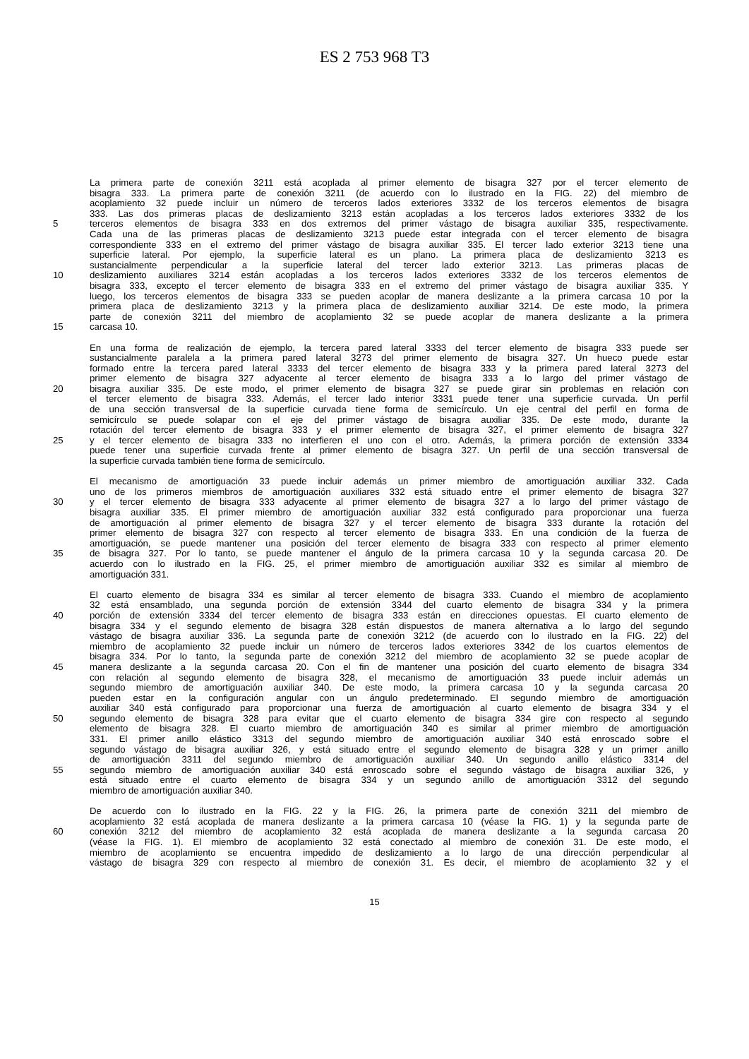ES 2 753 968 T3
La primera parte de conexión 3211 está acoplada al primer elemento de bisagra 327 por el tercer elemento de
bisagra 333. La primera parte de conexión 3211 (de acuerdo con lo ilustrado en la FIG. 22) del miembro de
acoplamiento 32 puede incluir un número de terceros lados exteriores 3332 de los terceros elementos de bisagra
333. Las dos primeras placas de deslizamiento 3213 están acopladas a los terceros lados exteriores 3332 de los
5 terceros elementos de bisagra 333 en dos extremos del primer vástago de bisagra auxiliar 335, respectivamente.
Cada una de las primeras placas de deslizamiento 3213 puede estar integrada con el tercer elemento de bisagra
correspondiente 333 en el extremo del primer vástago de bisagra auxiliar 335. El tercer lado exterior 3213 tiene una
superficie lateral. Por ejemplo, la superficie lateral es un plano. La primera placa de deslizamiento 3213 es
sustancialmente perpendicular a la superficie lateral del tercer lado exterior 3213. Las primeras placas de
10 deslizamiento auxiliares 3214 están acopladas a los terceros lados exteriores 3332 de los terceros elementos de
bisagra 333, excepto el tercer elemento de bisagra 333 en el extremo del primer vástago de bisagra auxiliar 335. Y
luego, los terceros elementos de bisagra 333 se pueden acoplar de manera deslizante a la primera carcasa 10 por la
primera placa de deslizamiento 3213 y la primera placa de deslizamiento auxiliar 3214. De este modo, la primera
parte de conexión 3211 del miembro de acoplamiento 32 se puede acoplar de manera deslizante a la primera
15 carcasa 10.
En una forma de realización de ejemplo, la tercera pared lateral 3333 del tercer elemento de bisagra 333 puede ser
sustancialmente paralela a la primera pared lateral 3273 del primer elemento de bisagra 327. Un hueco puede estar
formado entre la tercera pared lateral 3333 del tercer elemento de bisagra 333 y la primera pared lateral 3273 del
primer elemento de bisagra 327 adyacente al tercer elemento de bisagra 333 a lo largo del primer vástago de
20 bisagra auxiliar 335. De este modo, el primer elemento de bisagra 327 se puede girar sin problemas en relación con
el tercer elemento de bisagra 333. Además, el tercer lado interior 3331 puede tener una superficie curvada. Un perfil
de una sección transversal de la superficie curvada tiene forma de semicírculo. Un eje central del perfil en forma de
semicírculo se puede solapar con el eje del primer vástago de bisagra auxiliar 335. De este modo, durante la
rotación del tercer elemento de bisagra 333 y el primer elemento de bisagra 327, el primer elemento de bisagra 327
25 y el tercer elemento de bisagra 333 no interfieren el uno con el otro. Además, la primera porción de extensión 3334
puede tener una superficie curvada frente al primer elemento de bisagra 327. Un perfil de una sección transversal de
la superficie curvada también tiene forma de semicírculo.
El mecanismo de amortiguación 33 puede incluir además un primer miembro de amortiguación auxiliar 332. Cada
uno de los primeros miembros de amortiguación auxiliares 332 está situado entre el primer elemento de bisagra 327
30 y el tercer elemento de bisagra 333 adyacente al primer elemento de bisagra 327 a lo largo del primer vástago de
bisagra auxiliar 335. El primer miembro de amortiguación auxiliar 332 está configurado para proporcionar una fuerza
de amortiguación al primer elemento de bisagra 327 y el tercer elemento de bisagra 333 durante la rotación del
primer elemento de bisagra 327 con respecto al tercer elemento de bisagra 333. En una condición de la fuerza de
amortiguación, se puede mantener una posición del tercer elemento de bisagra 333 con respecto al primer elemento
35 de bisagra 327. Por lo tanto, se puede mantener el ángulo de la primera carcasa 10 y la segunda carcasa 20. De
acuerdo con lo ilustrado en la FIG. 25, el primer miembro de amortiguación auxiliar 332 es similar al miembro de
amortiguación 331.
El cuarto elemento de bisagra 334 es similar al tercer elemento de bisagra 333. Cuando el miembro de acoplamiento
32 está ensamblado, una segunda porción de extensión 3344 del cuarto elemento de bisagra 334 y la primera
40 porción de extensión 3334 del tercer elemento de bisagra 333 están en direcciones opuestas. El cuarto elemento de
bisagra 334 y el segundo elemento de bisagra 328 están dispuestos de manera alternativa a lo largo del segundo
vástago de bisagra auxiliar 336. La segunda parte de conexión 3212 (de acuerdo con lo ilustrado en la FIG. 22) del
miembro de acoplamiento 32 puede incluir un número de terceros lados exteriores 3342 de los cuartos elementos de
bisagra 334. Por lo tanto, la segunda parte de conexión 3212 del miembro de acoplamiento 32 se puede acoplar de
45 manera deslizante a la segunda carcasa 20. Con el fin de mantener una posición del cuarto elemento de bisagra 334
con relación al segundo elemento de bisagra 328, el mecanismo de amortiguación 33 puede incluir además un
segundo miembro de amortiguación auxiliar 340. De este modo, la primera carcasa 10 y la segunda carcasa 20
pueden estar en la configuración angular con un ángulo predeterminado. El segundo miembro de amortiguación
auxiliar 340 está configurado para proporcionar una fuerza de amortiguación al cuarto elemento de bisagra 334 y el
50 segundo elemento de bisagra 328 para evitar que el cuarto elemento de bisagra 334 gire con respecto al segundo
elemento de bisagra 328. El cuarto miembro de amortiguación 340 es similar al primer miembro de amortiguación
331. El primer anillo elástico 3313 del segundo miembro de amortiguación auxiliar 340 está enroscado sobre el
segundo vástago de bisagra auxiliar 326, y está situado entre el segundo elemento de bisagra 328 y un primer anillo
de amortiguación 3311 del segundo miembro de amortiguación auxiliar 340. Un segundo anillo elástico 3314 del
55 segundo miembro de amortiguación auxiliar 340 está enroscado sobre el segundo vástago de bisagra auxiliar 326, y
está situado entre el cuarto elemento de bisagra 334 y un segundo anillo de amortiguación 3312 del segundo
miembro de amortiguación auxiliar 340.
De acuerdo con lo ilustrado en la FIG. 22 y la FIG. 26, la primera parte de conexión 3211 del miembro de
acoplamiento 32 está acoplada de manera deslizante a la primera carcasa 10 (véase la FIG. 1) y la segunda parte de
60 conexión 3212 del miembro de acoplamiento 32 está acoplada de manera deslizante a la segunda carcasa 20
(véase la FIG. 1). El miembro de acoplamiento 32 está conectado al miembro de conexión 31. De este modo, el
miembro de acoplamiento se encuentra impedido de deslizamiento a lo largo de una dirección perpendicular al
vástago de bisagra 329 con respecto al miembro de conexión 31. Es decir, el miembro de acoplamiento 32 y el
15